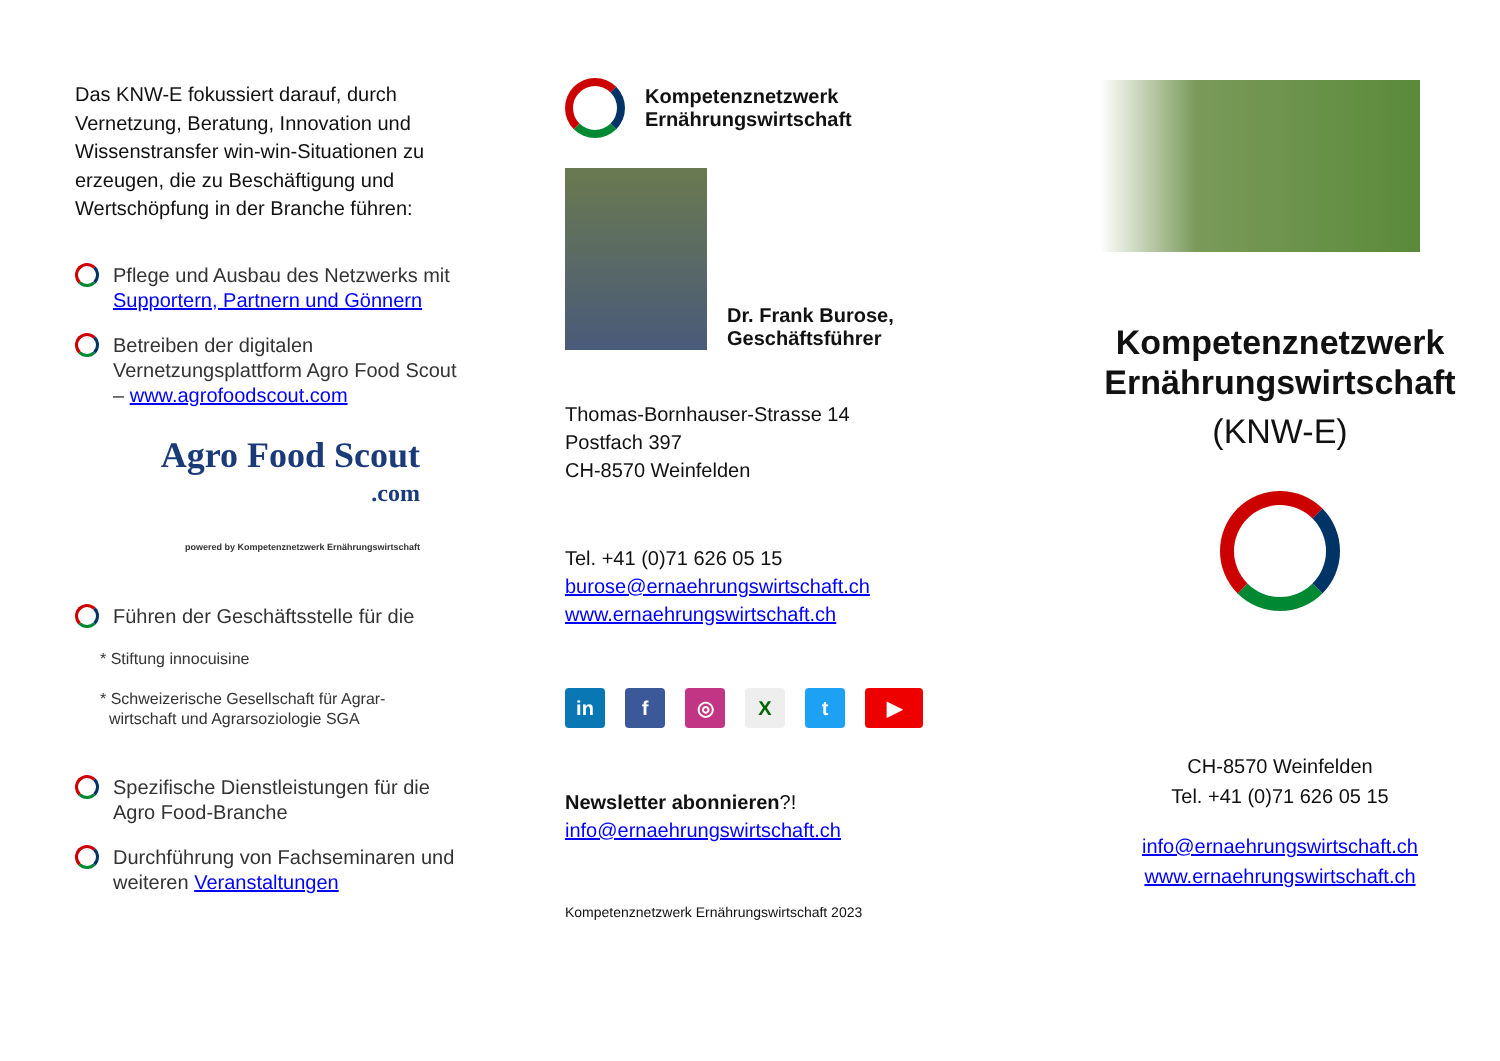Das KNW-E fokussiert darauf, durch Vernetzung, Beratung, Innovation und Wissenstransfer win-win-Situationen zu erzeugen, die zu Beschäftigung und Wertschöpfung in der Branche führen:
Pflege und Ausbau des Netzwerks mit Supportern, Partnern und Gönnern
Betreiben der digitalen Vernetzungsplattform Agro Food Scout – www.agrofoodscout.com
Agro Food Scout
.com
powered by Kompetenznetzwerk Ernährungswirtschaft
Führen der Geschäftsstelle für die
* Stiftung innocuisine
* Schweizerische Gesellschaft für Agrar-
wirtschaft und Agrarsoziologie SGA
Spezifische Dienstleistungen für die Agro Food-Branche
Durchführung von Fachseminaren und weiteren Veranstaltungen
Kompetenznetzwerk
Ernährungswirtschaft
Dr. Frank Burose,
Geschäftsführer
Thomas-Bornhauser-Strasse 14
Postfach 397
CH-8570 Weinfelden
Tel. +41 (0)71 626 05 15
burose@ernaehrungswirtschaft.ch
www.ernaehrungswirtschaft.ch
in f ◎ Xt ▶
Newsletter abonnieren?!
info@ernaehrungswirtschaft.ch
Kompetenznetzwerk Ernährungswirtschaft 2023
Kompetenznetzwerk
Ernährungswirtschaft
(KNW-E)
CH-8570 Weinfelden
Tel. +41 (0)71 626 05 15
info@ernaehrungswirtschaft.ch
www.ernaehrungswirtschaft.ch